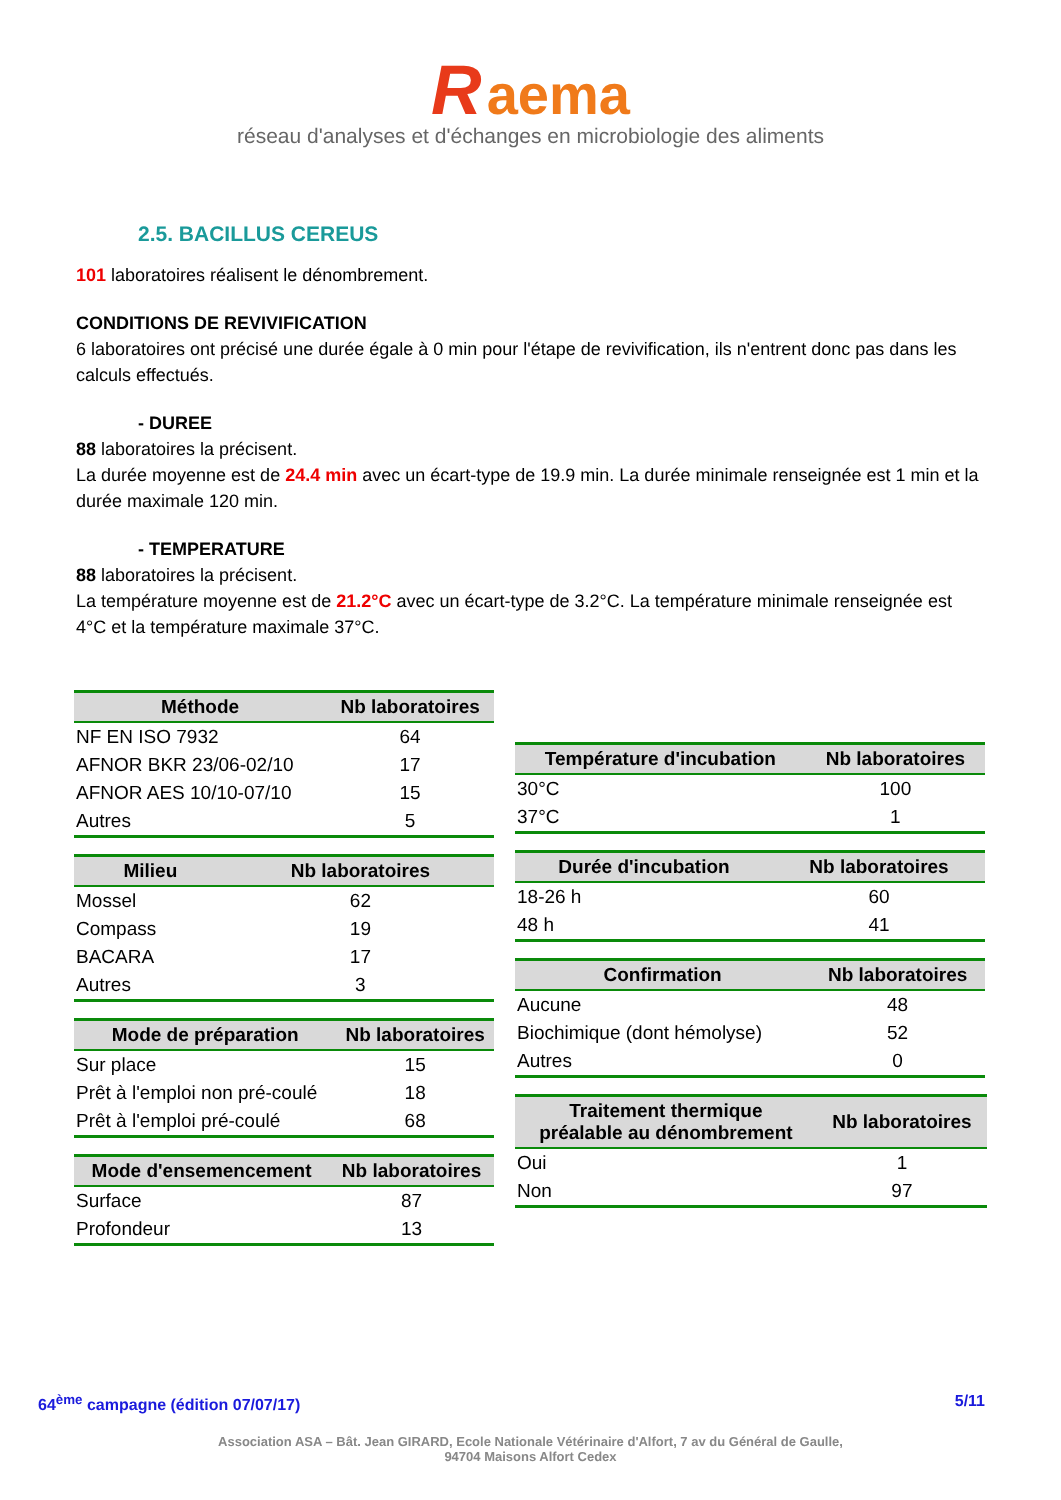R aema
réseau d'analyses et d'échanges en microbiologie des aliments
2.5. BACILLUS CEREUS
101 laboratoires réalisent le dénombrement.
CONDITIONS DE REVIVIFICATION
6 laboratoires ont précisé une durée égale à 0 min pour l'étape de revivification, ils n'entrent donc pas dans les calculs effectués.
- DUREE
88 laboratoires la précisent.
La durée moyenne est de 24.4 min avec un écart-type de 19.9 min. La durée minimale renseignée est 1 min et la durée maximale 120 min.
- TEMPERATURE
88 laboratoires la précisent.
La température moyenne est de 21.2°C avec un écart-type de 3.2°C. La température minimale renseignée est 4°C et la température maximale 37°C.
| Méthode | Nb laboratoires |
| --- | --- |
| NF EN ISO 7932 | 64 |
| AFNOR BKR 23/06-02/10 | 17 |
| AFNOR AES 10/10-07/10 | 15 |
| Autres | 5 |
| Milieu | Nb laboratoires |
| --- | --- |
| Mossel | 62 |
| Compass | 19 |
| BACARA | 17 |
| Autres | 3 |
| Mode de préparation | Nb laboratoires |
| --- | --- |
| Sur place | 15 |
| Prêt à l'emploi non pré-coulé | 18 |
| Prêt à l'emploi pré-coulé | 68 |
| Mode d'ensemencement | Nb laboratoires |
| --- | --- |
| Surface | 87 |
| Profondeur | 13 |
| Température d'incubation | Nb laboratoires |
| --- | --- |
| 30°C | 100 |
| 37°C | 1 |
| Durée d'incubation | Nb laboratoires |
| --- | --- |
| 18-26 h | 60 |
| 48 h | 41 |
| Confirmation | Nb laboratoires |
| --- | --- |
| Aucune | 48 |
| Biochimique (dont hémolyse) | 52 |
| Autres | 0 |
| Traitement thermique préalable au dénombrement | Nb laboratoires |
| --- | --- |
| Oui | 1 |
| Non | 97 |
64<sup>ème</sup> campagne (édition 07/07/17) 5/11
Association ASA – Bât. Jean GIRARD, Ecole Nationale Vétérinaire d'Alfort, 7 av du Général de Gaulle,
94704 Maisons Alfort Cedex